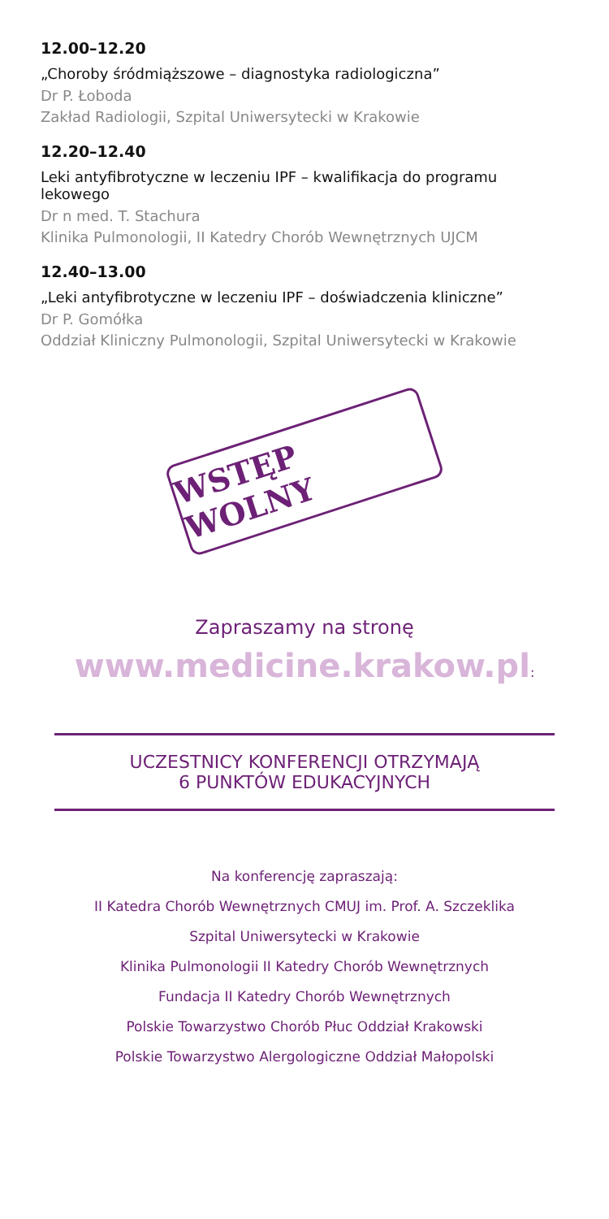12.00–12.20
„Choroby śródmiąższowe – diagnostyka radiologiczna”
Dr P. Łoboda
Zakład Radiologii, Szpital Uniwersytecki w Krakowie
12.20–12.40
Leki antyfibrotyczne w leczeniu IPF – kwalifikacja do programu lekowego
Dr n med. T. Stachura
Klinika Pulmonologii, II Katedry Chorób Wewnętrznych UJCM
12.40–13.00
„Leki antyfibrotyczne w leczeniu IPF – doświadczenia kliniczne”
Dr P. Gomółka
Oddział Kliniczny Pulmonologii, Szpital Uniwersytecki w Krakowie
WSTĘP WOLNY
Zapraszamy na stronę
www.medicine.krakow.pl:
UCZESTNICY KONFERENCJI OTRZYMAJĄ
6 PUNKTÓW EDUKACYJNYCH
Na konferencję zapraszają:
II Katedra Chorób Wewnętrznych CMUJ im. Prof. A. Szczeklika
Szpital Uniwersytecki w Krakowie
Klinika Pulmonologii II Katedry Chorób Wewnętrznych
Fundacja II Katedry Chorób Wewnętrznych
Polskie Towarzystwo Chorób Płuc Oddział Krakowski
Polskie Towarzystwo Alergologiczne Oddział Małopolski